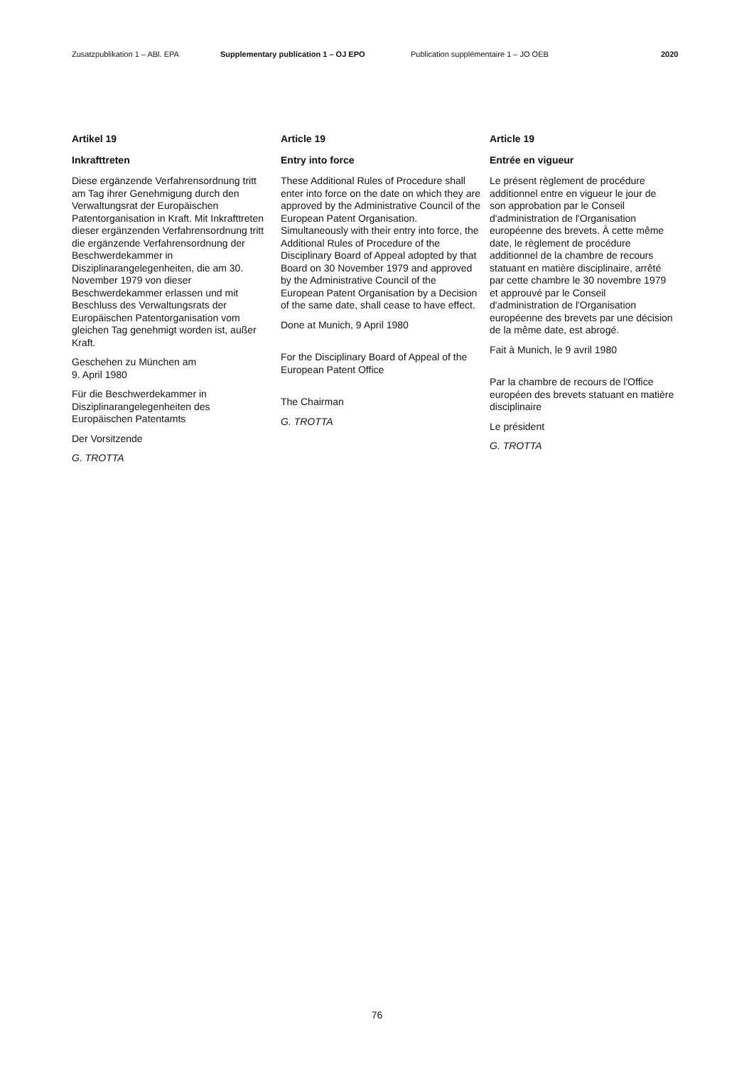Zusatzpublikation 1 – ABl. EPA Supplementary publication 1 – OJ EPO Publication supplémentaire 1 – JO OEB 2020
Artikel 19
Inkrafttreten
Diese ergänzende Verfahrensordnung tritt am Tag ihrer Genehmigung durch den Verwaltungsrat der Europäischen Patentorganisation in Kraft. Mit Inkraft­treten dieser ergänzenden Verfahrens­ordnung tritt die ergänzende Verfah­rensordnung der Beschwerdekammer in Disziplinarangelegenheiten, die am 30. November 1979 von dieser Beschwerdekammer erlassen und mit Beschluss des Verwaltungsrats der Europäischen Patentorganisation vom gleichen Tag genehmigt worden ist, außer Kraft.
Geschehen zu München am
9. April 1980
Für die Beschwerdekammer in Disziplinarangelegenheiten des Europäischen Patentamts
Der Vorsitzende
G. TROTTA
Article 19
Entry into force
These Additional Rules of Procedure shall enter into force on the date on which they are approved by the Administrative Council of the European Patent Organisation. Simultaneously with their entry into force, the Additional Rules of Procedure of the Disciplinary Board of Appeal adopted by that Board on 30 November 1979 and approved by the Administrative Council of the European Patent Organisation by a Decision of the same date, shall cease to have effect.
Done at Munich, 9 April 1980
For the Disciplinary Board of Appeal of the European Patent Office
The Chairman
G. TROTTA
Article 19
Entrée en vigueur
Le présent règlement de procédure additionnel entre en vigueur le jour de son approbation par le Conseil d'administration de l'Organisation européenne des brevets. À cette même date, le règlement de procédure additionnel de la chambre de recours statuant en matière disciplinaire, arrêté par cette chambre le 30 novembre 1979 et approuvé par le Conseil d'administration de l'Organisation européenne des brevets par une décision de la même date, est abrogé.
Fait à Munich, le 9 avril 1980
Par la chambre de recours de l'Office européen des brevets statuant en matière disciplinaire
Le président
G. TROTTA
76